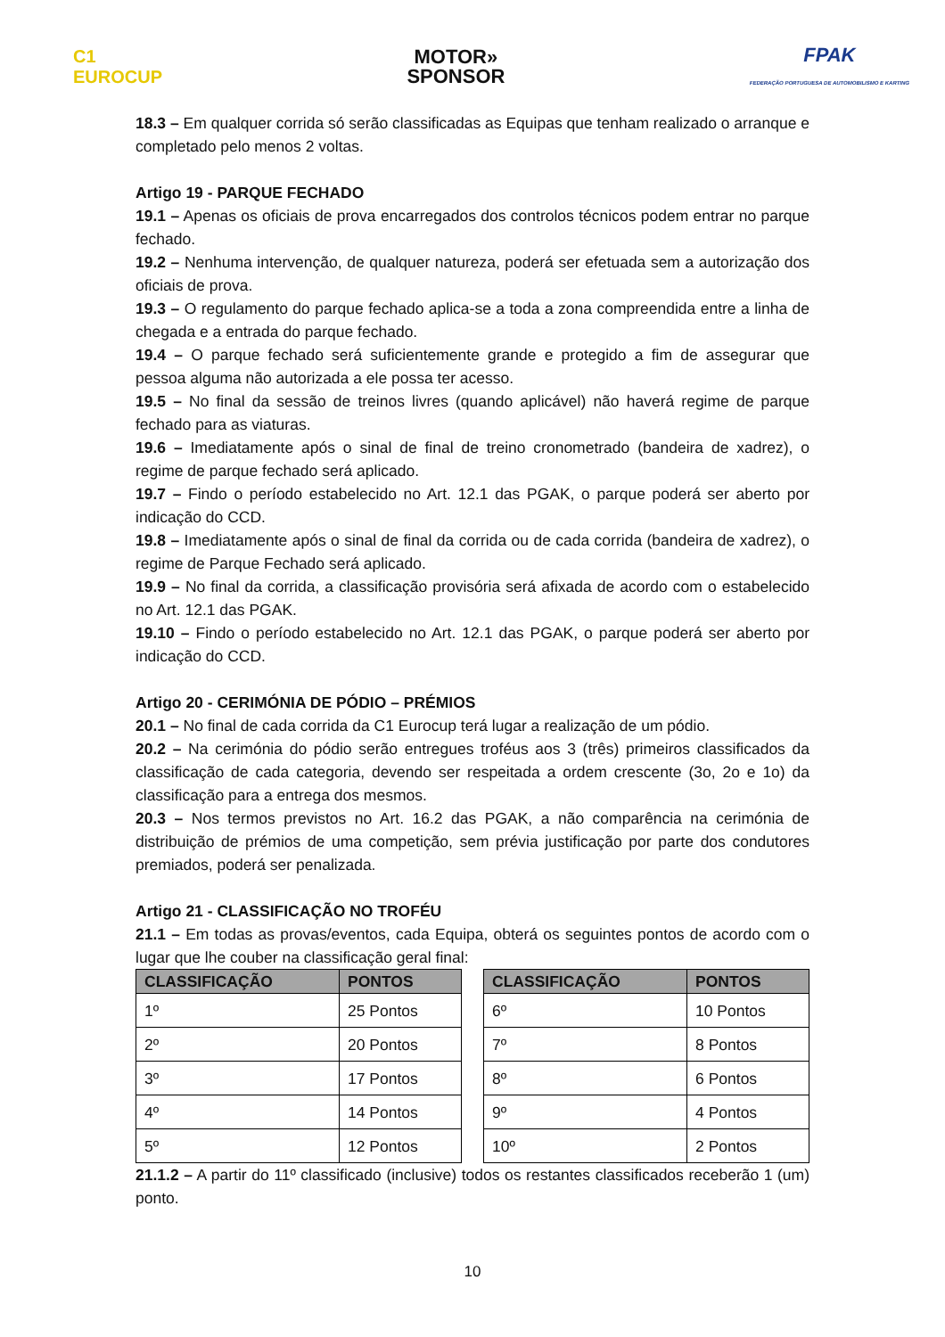C1
EUROCUP
MOTOR»
SPONSOR
FPAK
FEDERAÇÃO PORTUGUESA DE AUTOMOBILISMO E KARTING
18.3 – Em qualquer corrida só serão classificadas as Equipas que tenham realizado o arranque e completado pelo menos 2 voltas.
Artigo 19 - PARQUE FECHADO
19.1 – Apenas os oficiais de prova encarregados dos controlos técnicos podem entrar no parque fechado.
19.2 – Nenhuma intervenção, de qualquer natureza, poderá ser efetuada sem a autorização dos oficiais de prova.
19.3 – O regulamento do parque fechado aplica-se a toda a zona compreendida entre a linha de chegada e a entrada do parque fechado.
19.4 – O parque fechado será suficientemente grande e protegido a fim de assegurar que pessoa alguma não autorizada a ele possa ter acesso.
19.5 – No final da sessão de treinos livres (quando aplicável) não haverá regime de parque fechado para as viaturas.
19.6 – Imediatamente após o sinal de final de treino cronometrado (bandeira de xadrez), o regime de parque fechado será aplicado.
19.7 – Findo o período estabelecido no Art. 12.1 das PGAK, o parque poderá ser aberto por indicação do CCD.
19.8 – Imediatamente após o sinal de final da corrida ou de cada corrida (bandeira de xadrez), o regime de Parque Fechado será aplicado.
19.9 – No final da corrida, a classificação provisória será afixada de acordo com o estabelecido no Art. 12.1 das PGAK.
19.10 – Findo o período estabelecido no Art. 12.1 das PGAK, o parque poderá ser aberto por indicação do CCD.
Artigo 20 - CERIMÓNIA DE PÓDIO – PRÉMIOS
20.1 – No final de cada corrida da C1 Eurocup terá lugar a realização de um pódio.
20.2 – Na cerimónia do pódio serão entregues troféus aos 3 (três) primeiros classificados da classificação de cada categoria, devendo ser respeitada a ordem crescente (3o, 2o e 1o) da classificação para a entrega dos mesmos.
20.3 – Nos termos previstos no Art. 16.2 das PGAK, a não comparência na cerimónia de distribuição de prémios de uma competição, sem prévia justificação por parte dos condutores premiados, poderá ser penalizada.
Artigo 21 - CLASSIFICAÇÃO NO TROFÉU
21.1 – Em todas as provas/eventos, cada Equipa, obterá os seguintes pontos de acordo com o lugar que lhe couber na classificação geral final:
| CLASSIFICAÇÃO | PONTOS |
| --- | --- |
| 1º | 25 Pontos |
| 2º | 20 Pontos |
| 3º | 17 Pontos |
| 4º | 14 Pontos |
| 5º | 12 Pontos |
| CLASSIFICAÇÃO | PONTOS |
| --- | --- |
| 6º | 10 Pontos |
| 7º | 8 Pontos |
| 8º | 6 Pontos |
| 9º | 4 Pontos |
| 10º | 2 Pontos |
21.1.2 – A partir do 11º classificado (inclusive) todos os restantes classificados receberão 1 (um) ponto.
10